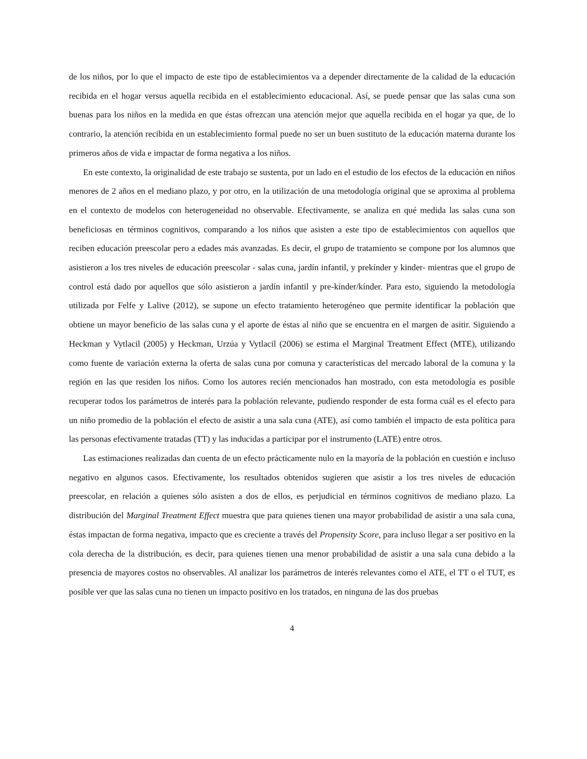de los niños, por lo que el impacto de este tipo de establecimientos va a depender directamente de la calidad de la educación recibida en el hogar versus aquella recibida en el establecimiento educacional. Así, se puede pensar que las salas cuna son buenas para los niños en la medida en que éstas ofrezcan una atención mejor que aquella recibida en el hogar ya que, de lo contrario, la atención recibida en un establecimiento formal puede no ser un buen sustituto de la educación materna durante los primeros años de vida e impactar de forma negativa a los niños.
En este contexto, la originalidad de este trabajo se sustenta, por un lado en el estudio de los efectos de la educación en niños menores de 2 años en el mediano plazo, y por otro, en la utilización de una metodología original que se aproxima al problema en el contexto de modelos con heterogeneidad no observable. Efectivamente, se analiza en qué medida las salas cuna son beneficiosas en términos cognitivos, comparando a los niños que asisten a este tipo de establecimientos con aquellos que reciben educación preescolar pero a edades más avanzadas. Es decir, el grupo de tratamiento se compone por los alumnos que asistieron a los tres niveles de educación preescolar - salas cuna, jardín infantil, y prekínder y kinder- mientras que el grupo de control está dado por aquellos que sólo asistieron a jardín infantil y pre-kínder/kínder. Para esto, siguiendo la metodología utilizada por Felfe y Lalive (2012), se supone un efecto tratamiento heterogéneo que permite identificar la población que obtiene un mayor beneficio de las salas cuna y el aporte de éstas al niño que se encuentra en el margen de asitir. Siguiendo a Heckman y Vytlacil (2005) y Heckman, Urzúa y Vytlacil (2006) se estima el Marginal Treatment Effect (MTE), utilizando como fuente de variación externa la oferta de salas cuna por comuna y características del mercado laboral de la comuna y la región en las que residen los niños. Como los autores recién mencionados han mostrado, con esta metodología es posible recuperar todos los parámetros de interés para la población relevante, pudiendo responder de esta forma cuál es el efecto para un niño promedio de la población el efecto de asistir a una sala cuna (ATE), así como también el impacto de esta política para las personas efectivamente tratadas (TT) y las inducidas a participar por el instrumento (LATE) entre otros.
Las estimaciones realizadas dan cuenta de un efecto prácticamente nulo en la mayoría de la población en cuestión e incluso negativo en algunos casos. Efectivamente, los resultados obtenidos sugieren que asistir a los tres niveles de educación preescolar, en relación a quienes sólo asisten a dos de ellos, es perjudicial en términos cognitivos de mediano plazo. La distribución del Marginal Treatment Effect muestra que para quienes tienen una mayor probabilidad de asistir a una sala cuna, éstas impactan de forma negativa, impacto que es creciente a través del Propensity Score, para incluso llegar a ser positivo en la cola derecha de la distribución, es decir, para quienes tienen una menor probabilidad de asistir a una sala cuna debido a la presencia de mayores costos no observables. Al analizar los parámetros de interés relevantes como el ATE, el TT o el TUT, es posible ver que las salas cuna no tienen un impacto positivo en los tratados, en ninguna de las dos pruebas
4